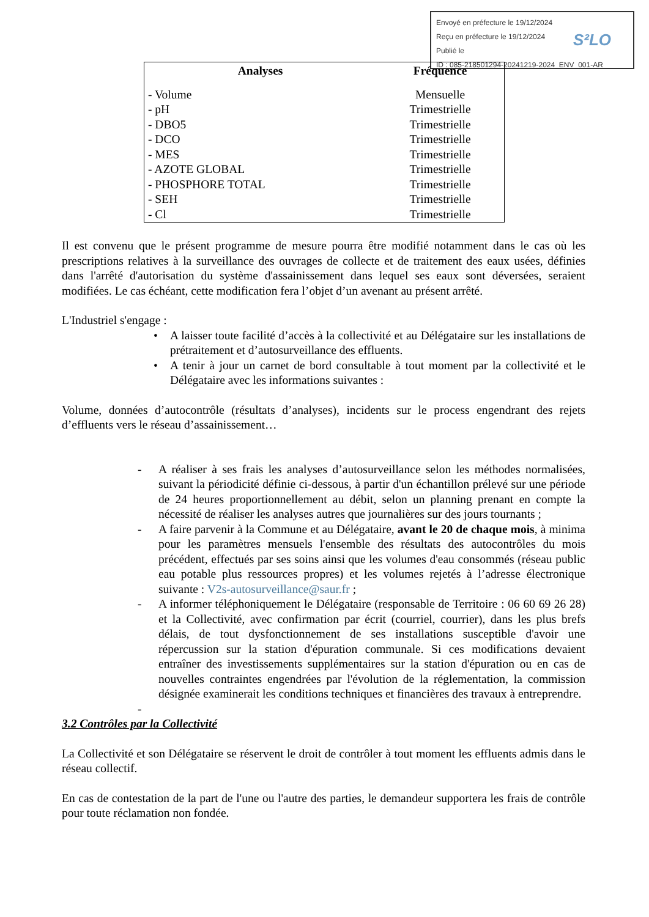Envoyé en préfecture le 19/12/2024
Reçu en préfecture le 19/12/2024
Publié le
ID : 085-218501294-20241219-2024_ENV_001-AR
S²LO
| Analyses | Fréquence |
| --- | --- |
| - Volume | Mensuelle |
| - pH | Trimestrielle |
| - DBO5 | Trimestrielle |
| - DCO | Trimestrielle |
| - MES | Trimestrielle |
| - AZOTE GLOBAL | Trimestrielle |
| - PHOSPHORE TOTAL | Trimestrielle |
| - SEH | Trimestrielle |
| - Cl | Trimestrielle |
Il est convenu que le présent programme de mesure pourra être modifié notamment dans le cas où les prescriptions relatives à la surveillance des ouvrages de collecte et de traitement des eaux usées, définies dans l'arrêté d'autorisation du système d'assainissement dans lequel ses eaux sont déversées, seraient modifiées. Le cas échéant, cette modification fera l’objet d’un avenant au présent arrêté.
L'Industriel s'engage :
• A laisser toute facilité d’accès à la collectivité et au Délégataire sur les installations de prétraitement et d’autosurveillance des effluents.
• A tenir à jour un carnet de bord consultable à tout moment par la collectivité et le Délégataire avec les informations suivantes :
Volume, données d’autocontrôle (résultats d’analyses), incidents sur le process engendrant des rejets d’effluents vers le réseau d’assainissement…
- A réaliser à ses frais les analyses d’autosurveillance selon les méthodes normalisées, suivant la périodicité définie ci-dessous, à partir d'un échantillon prélevé sur une période de 24 heures proportionnellement au débit, selon un planning prenant en compte la nécessité de réaliser les analyses autres que journalières sur des jours tournants ;
- A faire parvenir à la Commune et au Délégataire, avant le 20 de chaque mois, à minima pour les paramètres mensuels l'ensemble des résultats des autocontrôles du mois précédent, effectués par ses soins ainsi que les volumes d'eau consommés (réseau public eau potable plus ressources propres) et les volumes rejetés à l’adresse électronique suivante : V2s-autosurveillance@saur.fr ;
- A informer téléphoniquement le Délégataire (responsable de Territoire : 06 60 69 26 28) et la Collectivité, avec confirmation par écrit (courriel, courrier), dans les plus brefs délais, de tout dysfonctionnement de ses installations susceptible d'avoir une répercussion sur la station d'épuration communale. Si ces modifications devaient entraîner des investissements supplémentaires sur la station d'épuration ou en cas de nouvelles contraintes engendrées par l'évolution de la réglementation, la commission désignée examinerait les conditions techniques et financières des travaux à entreprendre.
-
3.2 Contrôles par la Collectivité
La Collectivité et son Délégataire se réservent le droit de contrôler à tout moment les effluents admis dans le réseau collectif.
En cas de contestation de la part de l'une ou l'autre des parties, le demandeur supportera les frais de contrôle pour toute réclamation non fondée.